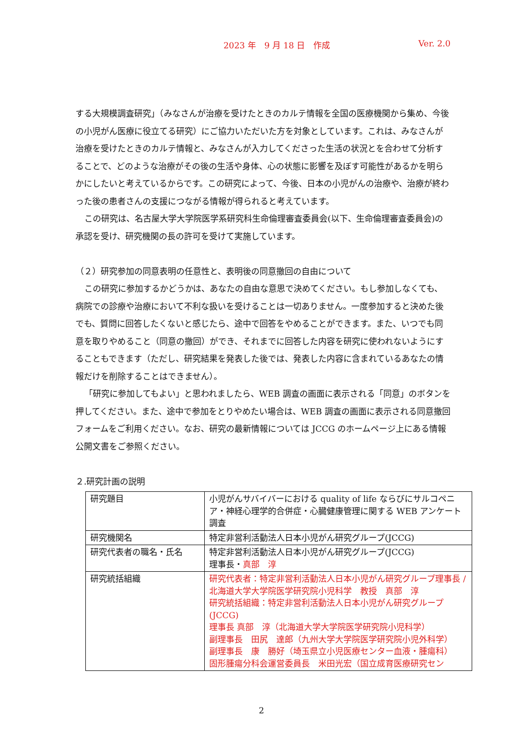2023 年　9 月 18 日　作成 Ver. 2.0
する大規模調査研究」（みなさんが治療を受けたときのカルテ情報を全国の医療機関から集め、今後の小児がん医療に役立てる研究）にご協力いただいた方を対象としています。これは、みなさんが治療を受けたときのカルテ情報と、みなさんが入力してくださった生活の状況とを合わせて分析することで、どのような治療がその後の生活や身体、心の状態に影響を及ぼす可能性があるかを明らかにしたいと考えているからです。この研究によって、今後、日本の小児がんの治療や、治療が終わった後の患者さんの支援につながる情報が得られると考えています。
この研究は、名古屋大学大学院医学系研究科生命倫理審査委員会(以下、生命倫理審査委員会)の承認を受け、研究機関の長の許可を受けて実施しています。
（２）研究参加の同意表明の任意性と、表明後の同意撤回の自由について
この研究に参加するかどうかは、あなたの自由な意思で決めてください。もし参加しなくても、病院での診療や治療において不利な扱いを受けることは一切ありません。一度参加すると決めた後でも、質問に回答したくないと感じたら、途中で回答をやめることができます。また、いつでも同意を取りやめること（同意の撤回）ができ、それまでに回答した内容を研究に使われないようにすることもできます（ただし、研究結果を発表した後では、発表した内容に含まれているあなたの情報だけを削除することはできません）。
「研究に参加してもよい」と思われましたら、WEB 調査の画面に表示される「同意」のボタンを押してください。また、途中で参加をとりやめたい場合は、WEB 調査の画面に表示される同意撤回フォームをご利用ください。なお、研究の最新情報については JCCG のホームページ上にある情報公開文書をご参照ください。
２.研究計画の説明
| 研究題目 | 小児がんサバイバーにおける quality of life ならびにサルコペニア・神経心理学的合併症・心臓健康管理に関する WEB アンケート調査 |
| 研究機関名 | 特定非営利活動法人日本小児がん研究グループ(JCCG) |
| 研究代表者の職名・氏名 | 特定非営利活動法人日本小児がん研究グループ(JCCG) 理事長・ 真部 淳 |
| 研究統括組織 | 研究代表者：特定非営利活動法人日本小児がん研究グループ理事長 /北海道大学大学院医学研究院小児科学 教授 真部 淳 研究統括組織：特定非営利活動法人日本小児がん研究グループ(JCCG) 理事長 真部 淳（北海道大学大学院医学研究院小児科学） 副理事長 田尻 達郎（九州大学大学院医学研究院小児外科学） 副理事長 康 勝好（埼玉県立小児医療センター血液・腫瘍科） 固形腫瘍分科会運営委員長 米田光宏（国立成育医療研究セン |
2